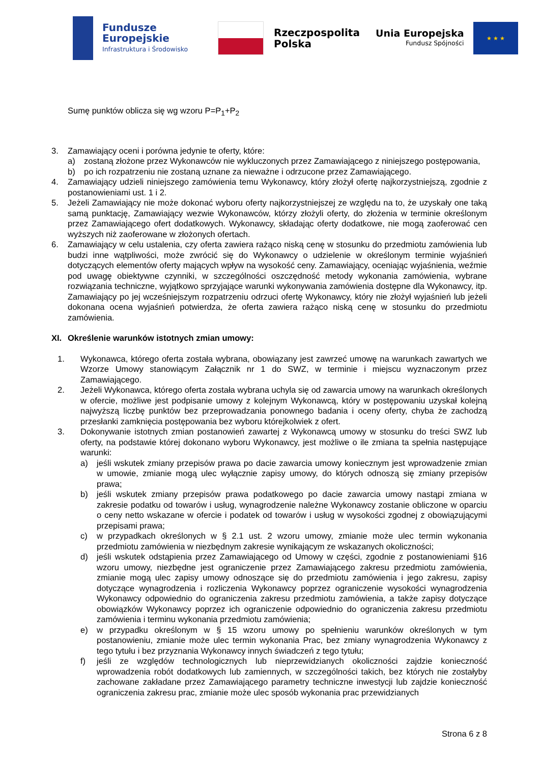Fundusze
Europejskie
Infrastruktura i Środowisko
Rzeczpospolita
Polska
Unia Europejska
Fundusz Spójności
★ ★ ★
Sumę punktów oblicza się wg wzoru P=P<sub>1</sub>+P<sub>2</sub>
3. Zamawiający oceni i porówna jedynie te oferty, które:
a) zostaną złożone przez Wykonawców nie wykluczonych przez Zamawiającego z niniejszego postępowania,
b) po ich rozpatrzeniu nie zostaną uznane za nieważne i odrzucone przez Zamawiającego.
4. Zamawiający udzieli niniejszego zamówienia temu Wykonawcy, który złożył ofertę najkorzystniejszą, zgodnie z postanowieniami ust. 1 i 2.
5. Jeżeli Zamawiający nie może dokonać wyboru oferty najkorzystniejszej ze względu na to, że uzyskały one taką samą punktację, Zamawiający wezwie Wykonawców, którzy złożyli oferty, do złożenia w terminie określonym przez Zamawiającego ofert dodatkowych. Wykonawcy, składając oferty dodatkowe, nie mogą zaoferować cen wyższych niż zaoferowane w złożonych ofertach.
6. Zamawiający w celu ustalenia, czy oferta zawiera rażąco niską cenę w stosunku do przedmiotu zamówienia lub budzi inne wątpliwości, może zwrócić się do Wykonawcy o udzielenie w określonym terminie wyjaśnień dotyczących elementów oferty mających wpływ na wysokość ceny. Zamawiający, oceniając wyjaśnienia, weźmie pod uwagę obiektywne czynniki, w szczególności oszczędność metody wykonania zamówienia, wybrane rozwiązania techniczne, wyjątkowo sprzyjające warunki wykonywania zamówienia dostępne dla Wykonawcy, itp. Zamawiający po jej wcześniejszym rozpatrzeniu odrzuci ofertę Wykonawcy, który nie złożył wyjaśnień lub jeżeli dokonana ocena wyjaśnień potwierdza, że oferta zawiera rażąco niską cenę w stosunku do przedmiotu zamówienia.
XI. Określenie warunków istotnych zmian umowy:
1. Wykonawca, którego oferta została wybrana, obowiązany jest zawrzeć umowę na warunkach zawartych we Wzorze Umowy stanowiącym Załącznik nr 1 do SWZ, w terminie i miejscu wyznaczonym przez Zamawiającego.
2. Jeżeli Wykonawca, którego oferta została wybrana uchyla się od zawarcia umowy na warunkach określonych w ofercie, możliwe jest podpisanie umowy z kolejnym Wykonawcą, który w postępowaniu uzyskał kolejną najwyższą liczbę punktów bez przeprowadzania ponownego badania i oceny oferty, chyba że zachodzą przesłanki zamknięcia postępowania bez wyboru którejkolwiek z ofert.
3. Dokonywanie istotnych zmian postanowień zawartej z Wykonawcą umowy w stosunku do treści SWZ lub oferty, na podstawie której dokonano wyboru Wykonawcy, jest możliwe o ile zmiana ta spełnia następujące warunki:
a) jeśli wskutek zmiany przepisów prawa po dacie zawarcia umowy koniecznym jest wprowadzenie zmian w umowie, zmianie mogą ulec wyłącznie zapisy umowy, do których odnoszą się zmiany przepisów prawa;
b) jeśli wskutek zmiany przepisów prawa podatkowego po dacie zawarcia umowy nastąpi zmiana w zakresie podatku od towarów i usług, wynagrodzenie należne Wykonawcy zostanie obliczone w oparciu o ceny netto wskazane w ofercie i podatek od towarów i usług w wysokości zgodnej z obowiązującymi przepisami prawa;
c) w przypadkach określonych w § 2.1 ust. 2 wzoru umowy, zmianie może ulec termin wykonania przedmiotu zamówienia w niezbędnym zakresie wynikającym ze wskazanych okoliczności;
d) jeśli wskutek odstąpienia przez Zamawiającego od Umowy w części, zgodnie z postanowieniami §16 wzoru umowy, niezbędne jest ograniczenie przez Zamawiającego zakresu przedmiotu zamówienia, zmianie mogą ulec zapisy umowy odnoszące się do przedmiotu zamówienia i jego zakresu, zapisy dotyczące wynagrodzenia i rozliczenia Wykonawcy poprzez ograniczenie wysokości wynagrodzenia Wykonawcy odpowiednio do ograniczenia zakresu przedmiotu zamówienia, a także zapisy dotyczące obowiązków Wykonawcy poprzez ich ograniczenie odpowiednio do ograniczenia zakresu przedmiotu zamówienia i terminu wykonania przedmiotu zamówienia;
e) w przypadku określonym w § 15 wzoru umowy po spełnieniu warunków określonych w tym postanowieniu, zmianie może ulec termin wykonania Prac, bez zmiany wynagrodzenia Wykonawcy z tego tytułu i bez przyznania Wykonawcy innych świadczeń z tego tytułu;
f) jeśli ze względów technologicznych lub nieprzewidzianych okoliczności zajdzie konieczność wprowadzenia robót dodatkowych lub zamiennych, w szczególności takich, bez których nie zostałyby zachowane zakładane przez Zamawiającego parametry techniczne inwestycji lub zajdzie konieczność ograniczenia zakresu prac, zmianie może ulec sposób wykonania prac przewidzianych
Strona 6 z 8